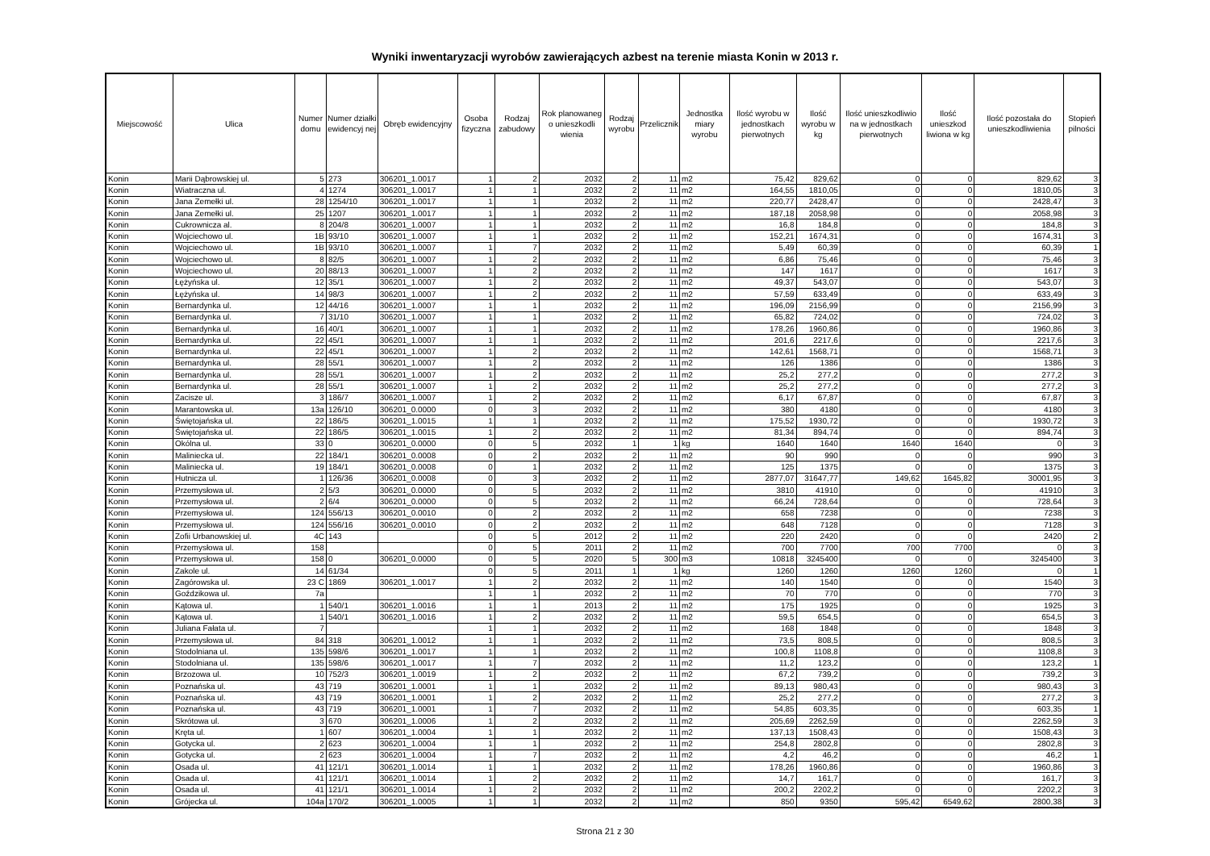Wyniki inwentaryzacji wyrobów zawierających azbest na terenie miasta Konin w 2013 r.
| Miejscowość | Ulica | Numer domu | Numer działki ewidencyj nej | Obręb ewidencyjny | Osoba fizyczna | Rodzaj zabudowy | Rok planowaneg o unieszkodli wienia | Rodzaj wyrobu | Przelicznik | Jednostka miary wyrobu | Ilość wyrobu w jednostkach pierwotnych | Ilość wyrobu w kg | Ilość unieszkodliwio na w jednostkach pierwotnych | Ilość unieszkod liwiona w kg | Ilość pozostała do unieszkodliwienia | Stopień pilności |
| --- | --- | --- | --- | --- | --- | --- | --- | --- | --- | --- | --- | --- | --- | --- | --- | --- |
| Konin | Marii Dąbrowskiej ul. | 5 | 273 | 306201_1.0017 | 1 | 2 | 2032 | 2 | 11 | m2 | 75,42 | 829,62 | 0 | 0 | 829,62 | 3 |
| Konin | Wiatraczna ul. | 4 | 1274 | 306201_1.0017 | 1 | 1 | 2032 | 2 | 11 | m2 | 164,55 | 1810,05 | 0 | 0 | 1810,05 | 3 |
| Konin | Jana Zemełki ul. | 28 | 1254/10 | 306201_1.0017 | 1 | 1 | 2032 | 2 | 11 | m2 | 220,77 | 2428,47 | 0 | 0 | 2428,47 | 3 |
| Konin | Jana Zemełki ul. | 25 | 1207 | 306201_1.0017 | 1 | 1 | 2032 | 2 | 11 | m2 | 187,18 | 2058,98 | 0 | 0 | 2058,98 | 3 |
| Konin | Cukrownicza al. | 8 | 204/8 | 306201_1.0007 | 1 | 1 | 2032 | 2 | 11 | m2 | 16,8 | 184,8 | 0 | 0 | 184,8 | 3 |
| Konin | Wojciechowo ul. | 1B | 93/10 | 306201_1.0007 | 1 | 1 | 2032 | 2 | 11 | m2 | 152,21 | 1674,31 | 0 | 0 | 1674,31 | 3 |
| Konin | Wojciechowo ul. | 1B | 93/10 | 306201_1.0007 | 1 | 7 | 2032 | 2 | 11 | m2 | 5,49 | 60,39 | 0 | 0 | 60,39 | 1 |
| Konin | Wojciechowo ul. | 8 | 82/5 | 306201_1.0007 | 1 | 2 | 2032 | 2 | 11 | m2 | 6,86 | 75,46 | 0 | 0 | 75,46 | 3 |
| Konin | Wojciechowo ul. | 20 | 88/13 | 306201_1.0007 | 1 | 2 | 2032 | 2 | 11 | m2 | 147 | 1617 | 0 | 0 | 1617 | 3 |
| Konin | Łężyńska ul. | 12 | 35/1 | 306201_1.0007 | 1 | 2 | 2032 | 2 | 11 | m2 | 49,37 | 543,07 | 0 | 0 | 543,07 | 3 |
| Konin | Łężyńska ul. | 14 | 98/3 | 306201_1.0007 | 1 | 2 | 2032 | 2 | 11 | m2 | 57,59 | 633,49 | 0 | 0 | 633,49 | 3 |
| Konin | Bernardynka ul. | 12 | 44/16 | 306201_1.0007 | 1 | 1 | 2032 | 2 | 11 | m2 | 196,09 | 2156,99 | 0 | 0 | 2156,99 | 3 |
| Konin | Bernardynka ul. | 7 | 31/10 | 306201_1.0007 | 1 | 1 | 2032 | 2 | 11 | m2 | 65,82 | 724,02 | 0 | 0 | 724,02 | 3 |
| Konin | Bernardynka ul. | 16 | 40/1 | 306201_1.0007 | 1 | 1 | 2032 | 2 | 11 | m2 | 178,26 | 1960,86 | 0 | 0 | 1960,86 | 3 |
| Konin | Bernardynka ul. | 22 | 45/1 | 306201_1.0007 | 1 | 1 | 2032 | 2 | 11 | m2 | 201,6 | 2217,6 | 0 | 0 | 2217,6 | 3 |
| Konin | Bernardynka ul. | 22 | 45/1 | 306201_1.0007 | 1 | 2 | 2032 | 2 | 11 | m2 | 142,61 | 1568,71 | 0 | 0 | 1568,71 | 3 |
| Konin | Bernardynka ul. | 28 | 55/1 | 306201_1.0007 | 1 | 2 | 2032 | 2 | 11 | m2 | 126 | 1386 | 0 | 0 | 1386 | 3 |
| Konin | Bernardynka ul. | 28 | 55/1 | 306201_1.0007 | 1 | 2 | 2032 | 2 | 11 | m2 | 25,2 | 277,2 | 0 | 0 | 277,2 | 3 |
| Konin | Bernardynka ul. | 28 | 55/1 | 306201_1.0007 | 1 | 2 | 2032 | 2 | 11 | m2 | 25,2 | 277,2 | 0 | 0 | 277,2 | 3 |
| Konin | Zacisze ul. | 3 | 186/7 | 306201_1.0007 | 1 | 2 | 2032 | 2 | 11 | m2 | 6,17 | 67,87 | 0 | 0 | 67,87 | 3 |
| Konin | Marantowska ul. | 13a | 126/10 | 306201_0.0000 | 0 | 3 | 2032 | 2 | 11 | m2 | 380 | 4180 | 0 | 0 | 4180 | 3 |
| Konin | Świętojańska ul. | 22 | 186/5 | 306201_1.0015 | 1 | 1 | 2032 | 2 | 11 | m2 | 175,52 | 1930,72 | 0 | 0 | 1930,72 | 3 |
| Konin | Świętojańska ul. | 22 | 186/5 | 306201_1.0015 | 1 | 2 | 2032 | 2 | 11 | m2 | 81,34 | 894,74 | 0 | 0 | 894,74 | 3 |
| Konin | Okólna ul. | 33 | 0 | 306201_0.0000 | 0 | 5 | 2032 | 1 | 1 | kg | 1640 | 1640 | 1640 | 1640 | 0 | 3 |
| Konin | Maliniecka ul. | 22 | 184/1 | 306201_0.0008 | 0 | 2 | 2032 | 2 | 11 | m2 | 90 | 990 | 0 | 0 | 990 | 3 |
| Konin | Maliniecka ul. | 19 | 184/1 | 306201_0.0008 | 0 | 1 | 2032 | 2 | 11 | m2 | 125 | 1375 | 0 | 0 | 1375 | 3 |
| Konin | Hutnicza ul. | 1 | 126/36 | 306201_0.0008 | 0 | 3 | 2032 | 2 | 11 | m2 | 2877,07 | 31647,77 | 149,62 | 1645,82 | 30001,95 | 3 |
| Konin | Przemysłowa ul. | 2 | 5/3 | 306201_0.0000 | 0 | 5 | 2032 | 2 | 11 | m2 | 3810 | 41910 | 0 | 0 | 41910 | 3 |
| Konin | Przemysłowa ul. | 2 | 6/4 | 306201_0.0000 | 0 | 5 | 2032 | 2 | 11 | m2 | 66,24 | 728,64 | 0 | 0 | 728,64 | 3 |
| Konin | Przemysłowa ul. | 124 | 556/13 | 306201_0.0010 | 0 | 2 | 2032 | 2 | 11 | m2 | 658 | 7238 | 0 | 0 | 7238 | 3 |
| Konin | Przemysłowa ul. | 124 | 556/16 | 306201_0.0010 | 0 | 2 | 2032 | 2 | 11 | m2 | 648 | 7128 | 0 | 0 | 7128 | 3 |
| Konin | Zofii Urbanowskiej ul. | 4C | 143 | | 0 | 5 | 2012 | 2 | 11 | m2 | 220 | 2420 | 0 | 0 | 2420 | 2 |
| Konin | Przemysłowa ul. | 158 | | | 0 | 5 | 2011 | 2 | 11 | m2 | 700 | 7700 | 700 | 7700 | 0 | 3 |
| Konin | Przemysłowa ul. | 158 | 0 | 306201_0.0000 | 0 | 5 | 2020 | 5 | 300 | m3 | 10818 | 3245400 | 0 | 0 | 3245400 | 3 |
| Konin | Zakole ul. | 14 | 61/34 | | 0 | 5 | 2011 | 1 | 1 | kg | 1260 | 1260 | 1260 | 1260 | 0 | 1 |
| Konin | Zagórowska ul. | 23 C | 1869 | 306201_1.0017 | 1 | 2 | 2032 | 2 | 11 | m2 | 140 | 1540 | 0 | 0 | 1540 | 3 |
| Konin | Goździkowa ul. | 7a | | | 1 | 1 | 2032 | 2 | 11 | m2 | 70 | 770 | 0 | 0 | 770 | 3 |
| Konin | Kątowa ul. | 1 | 540/1 | 306201_1.0016 | 1 | 1 | 2013 | 2 | 11 | m2 | 175 | 1925 | 0 | 0 | 1925 | 3 |
| Konin | Kątowa ul. | 1 | 540/1 | 306201_1.0016 | 1 | 2 | 2032 | 2 | 11 | m2 | 59,5 | 654,5 | 0 | 0 | 654,5 | 3 |
| Konin | Juliana Fałata ul. | 7 | | | 1 | 1 | 2032 | 2 | 11 | m2 | 168 | 1848 | 0 | 0 | 1848 | 3 |
| Konin | Przemysłowa ul. | 84 | 318 | 306201_1.0012 | 1 | 1 | 2032 | 2 | 11 | m2 | 73,5 | 808,5 | 0 | 0 | 808,5 | 3 |
| Konin | Stodolniana ul. | 135 | 598/6 | 306201_1.0017 | 1 | 1 | 2032 | 2 | 11 | m2 | 100,8 | 1108,8 | 0 | 0 | 1108,8 | 3 |
| Konin | Stodolniana ul. | 135 | 598/6 | 306201_1.0017 | 1 | 7 | 2032 | 2 | 11 | m2 | 11,2 | 123,2 | 0 | 0 | 123,2 | 1 |
| Konin | Brzozowa ul. | 10 | 752/3 | 306201_1.0019 | 1 | 2 | 2032 | 2 | 11 | m2 | 67,2 | 739,2 | 0 | 0 | 739,2 | 3 |
| Konin | Poznańska ul. | 43 | 719 | 306201_1.0001 | 1 | 1 | 2032 | 2 | 11 | m2 | 89,13 | 980,43 | 0 | 0 | 980,43 | 3 |
| Konin | Poznańska ul. | 43 | 719 | 306201_1.0001 | 1 | 2 | 2032 | 2 | 11 | m2 | 25,2 | 277,2 | 0 | 0 | 277,2 | 3 |
| Konin | Poznańska ul. | 43 | 719 | 306201_1.0001 | 1 | 7 | 2032 | 2 | 11 | m2 | 54,85 | 603,35 | 0 | 0 | 603,35 | 1 |
| Konin | Skrótowa ul. | 3 | 670 | 306201_1.0006 | 1 | 2 | 2032 | 2 | 11 | m2 | 205,69 | 2262,59 | 0 | 0 | 2262,59 | 3 |
| Konin | Kręta ul. | 1 | 607 | 306201_1.0004 | 1 | 1 | 2032 | 2 | 11 | m2 | 137,13 | 1508,43 | 0 | 0 | 1508,43 | 3 |
| Konin | Gotycka ul. | 2 | 623 | 306201_1.0004 | 1 | 1 | 2032 | 2 | 11 | m2 | 254,8 | 2802,8 | 0 | 0 | 2802,8 | 3 |
| Konin | Gotycka ul. | 2 | 623 | 306201_1.0004 | 1 | 7 | 2032 | 2 | 11 | m2 | 4,2 | 46,2 | 0 | 0 | 46,2 | 1 |
| Konin | Osada ul. | 41 | 121/1 | 306201_1.0014 | 1 | 1 | 2032 | 2 | 11 | m2 | 178,26 | 1960,86 | 0 | 0 | 1960,86 | 3 |
| Konin | Osada ul. | 41 | 121/1 | 306201_1.0014 | 1 | 2 | 2032 | 2 | 11 | m2 | 14,7 | 161,7 | 0 | 0 | 161,7 | 3 |
| Konin | Osada ul. | 41 | 121/1 | 306201_1.0014 | 1 | 2 | 2032 | 2 | 11 | m2 | 200,2 | 2202,2 | 0 | 0 | 2202,2 | 3 |
| Konin | Grójecka ul. | 104a | 170/2 | 306201_1.0005 | 1 | 1 | 2032 | 2 | 11 | m2 | 850 | 9350 | 595,42 | 6549,62 | 2800,38 | 3 |
Strona 21 z 30